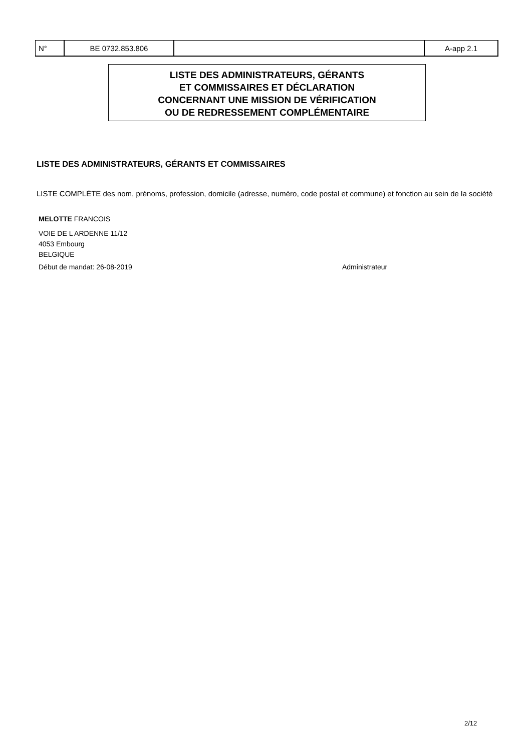| N° | BE 0732.853.806 | | A-app 2.1 |
LISTE DES ADMINISTRATEURS, GÉRANTS
ET COMMISSAIRES ET DÉCLARATION
CONCERNANT UNE MISSION DE VÉRIFICATION
OU DE REDRESSEMENT COMPLÉMENTAIRE
LISTE DES ADMINISTRATEURS, GÉRANTS ET COMMISSAIRES
LISTE COMPLÈTE des nom, prénoms, profession, domicile (adresse, numéro, code postal et commune) et fonction au sein de la société
MELOTTE FRANCOIS
VOIE DE L ARDENNE 11/12
4053 Embourg
BELGIQUE
Début de mandat: 26-08-2019 Administrateur
2/12